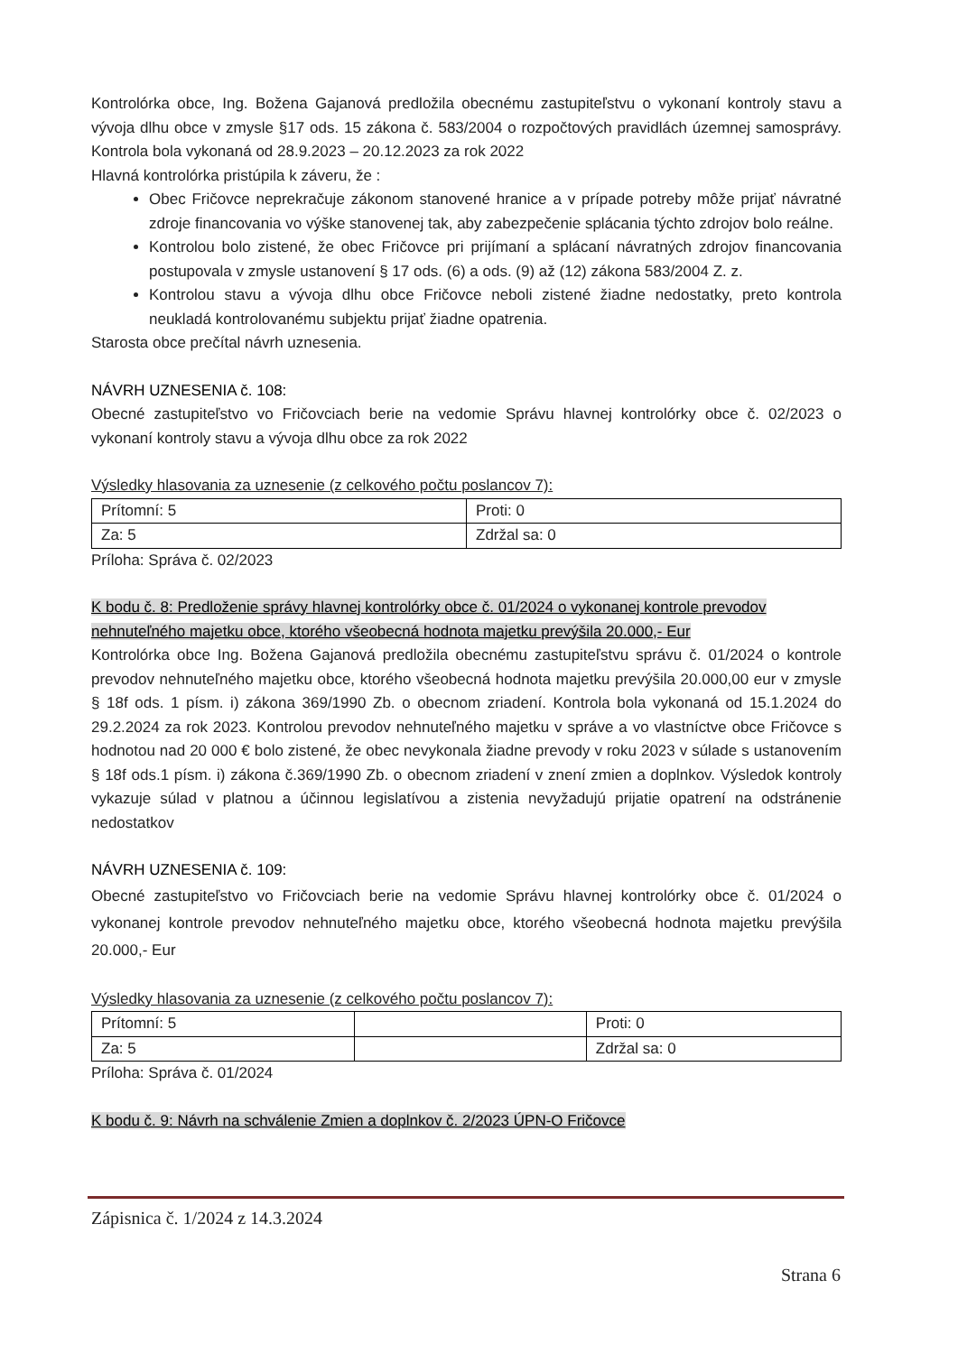Kontrolórka obce, Ing. Božena Gajanová predložila obecnému zastupiteľstvu o vykonaní kontroly stavu a vývoja dlhu obce v zmysle §17 ods. 15 zákona č. 583/2004 o rozpočtových pravidlách územnej samosprávy. Kontrola bola vykonaná od 28.9.2023 – 20.12.2023 za rok 2022
Hlavná kontrolórka pristúpila k záveru, že :
Obec Fričovce neprekračuje zákonom stanovené hranice a v prípade potreby môže prijať návratné zdroje financovania vo výške stanovenej tak, aby zabezpečenie splácania týchto zdrojov bolo reálne.
Kontrolou bolo zistené, že obec Fričovce pri prijímaní a splácaní návratných zdrojov financovania postupovala v zmysle ustanovení § 17 ods. (6) a ods. (9) až (12) zákona 583/2004 Z. z.
Kontrolou stavu a vývoja dlhu obce Fričovce neboli zistené žiadne nedostatky, preto kontrola neukladá kontrolovanému subjektu prijať žiadne opatrenia.
Starosta obce prečítal návrh uznesenia.
NÁVRH UZNESENIA č. 108:
Obecné zastupiteľstvo vo Fričovciach berie na vedomie Správu hlavnej kontrolórky obce č. 02/2023 o vykonaní kontroly stavu a vývoja dlhu obce za rok 2022
Výsledky hlasovania za uznesenie (z celkového počtu poslancov 7):
| Prítomní: 5 | Proti: 0 |
| Za: 5 | Zdržal sa: 0 |
Príloha: Správa č. 02/2023
K bodu č. 8: Predloženie správy hlavnej kontrolórky obce č. 01/2024 o vykonanej kontrole prevodov nehnuteľného majetku obce, ktorého všeobecná hodnota majetku prevýšila 20.000,- Eur
Kontrolórka obce Ing. Božena Gajanová predložila obecnému zastupiteľstvu správu č. 01/2024 o kontrole prevodov nehnuteľného majetku obce, ktorého všeobecná hodnota majetku prevýšila 20.000,00 eur v zmysle § 18f ods. 1 písm. i) zákona 369/1990 Zb. o obecnom zriadení. Kontrola bola vykonaná od 15.1.2024 do 29.2.2024 za rok 2023. Kontrolou prevodov nehnuteľného majetku v správe a vo vlastníctve obce Fričovce s hodnotou nad 20 000 € bolo zistené, že obec nevykonala žiadne prevody v roku 2023 v súlade s ustanovením § 18f ods.1 písm. i) zákona č.369/1990 Zb. o obecnom zriadení v znení zmien a doplnkov. Výsledok kontroly vykazuje súlad v platnou a účinnou legislatívou a zistenia nevyžadujú prijatie opatrení na odstránenie nedostatkov
NÁVRH UZNESENIA č. 109:
Obecné zastupiteľstvo vo Fričovciach berie na vedomie Správu hlavnej kontrolórky obce č. 01/2024 o vykonanej kontrole prevodov nehnuteľného majetku obce, ktorého všeobecná hodnota majetku prevýšila 20.000,- Eur
Výsledky hlasovania za uznesenie (z celkového počtu poslancov 7):
| Prítomní: 5 | | Proti: 0 |
| Za: 5 | | Zdržal sa: 0 |
Príloha: Správa č. 01/2024
K bodu č. 9: Návrh na schválenie Zmien a doplnkov č. 2/2023 ÚPN-O Fričovce
Zápisnica č. 1/2024 z 14.3.2024
Strana 6